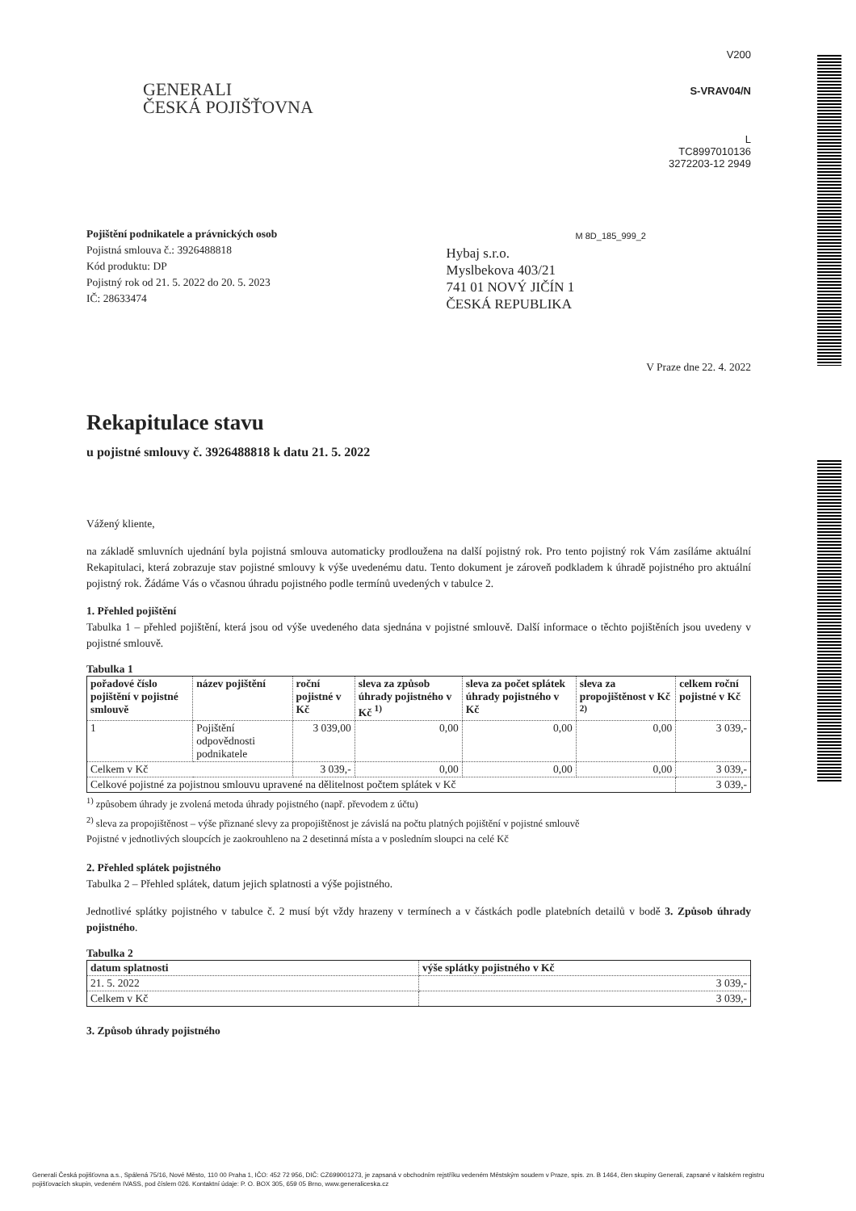GENERALI
ČESKÁ POJIŠŤOVNA
V200
S-VRAV04/N
L
TC8997010136
3272203-12 2949
Pojištění podnikatele a právnických osob
Pojistná smlouva č.: 3926488818
Kód produktu: DP
Pojistný rok od 21. 5. 2022 do 20. 5. 2023
IČ: 28633474
M 8D_185_999_2
Hybaj s.r.o.
Myslbekova 403/21
741 01 NOVÝ JIČÍN 1
ČESKÁ REPUBLIKA
V Praze dne 22. 4. 2022
Rekapitulace stavu
u pojistné smlouvy č. 3926488818 k datu 21. 5. 2022
Vážený kliente,
na základě smluvních ujednání byla pojistná smlouva automaticky prodloužena na další pojistný rok. Pro tento pojistný rok Vám zasíláme aktuální Rekapitulaci, která zobrazuje stav pojistné smlouvy k výše uvedenému datu. Tento dokument je zároveň podkladem k úhradě pojistného pro aktuální pojistný rok. Žádáme Vás o včasnou úhradu pojistného podle termínů uvedených v tabulce 2.
1. Přehled pojištění
Tabulka 1 – přehled pojištění, která jsou od výše uvedeného data sjednána v pojistné smlouvě. Další informace o těchto pojištěních jsou uvedeny v pojistné smlouvě.
Tabulka 1
| pořadové číslo pojištění v pojistné smlouvě | název pojištění | roční pojistné v Kč | sleva za způsob úhrady pojistného v Kč <sup>1)</sup> | sleva za počet splátek úhrady pojistného v Kč | sleva za propojištěnost v Kč <sup>2)</sup> | celkem roční pojistné v Kč |
| --- | --- | --- | --- | --- | --- | --- |
| 1 | Pojištění odpovědnosti podnikatele | 3 039,00 | 0,00 | 0,00 | 0,00 | 3 039,- |
| Celkem v Kč | | 3 039,- | 0,00 | 0,00 | 0,00 | 3 039,- |
| Celkové pojistné za pojistnou smlouvu upravené na dělitelnost počtem splátek v Kč | | | | | | 3 039,- |
<sup>1)</sup> způsobem úhrady je zvolená metoda úhrady pojistného (např. převodem z účtu)
<sup>2)</sup> sleva za propojištěnost – výše přiznané slevy za propojištěnost je závislá na počtu platných pojištění v pojistné smlouvě
Pojistné v jednotlivých sloupcích je zaokrouhleno na 2 desetinná místa a v posledním sloupci na celé Kč
2. Přehled splátek pojistného
Tabulka 2 – Přehled splátek, datum jejich splatnosti a výše pojistného.
Jednotlivé splátky pojistného v tabulce č. 2 musí být vždy hrazeny v termínech a v částkách podle platebních detailů v bodě 3. Způsob úhrady pojistného.
Tabulka 2
| datum splatnosti | výše splátky pojistného v Kč |
| --- | --- |
| 21. 5. 2022 | 3 039,- |
| Celkem v Kč | 3 039,- |
3. Způsob úhrady pojistného
Generali Česká pojišťovna a.s., Spálená 75/16, Nové Město, 110 00 Praha 1, IČO: 452 72 956, DIČ: CZ699001273, je zapsaná v obchodním rejstříku vedeném Městským soudem v Praze, spis. zn. B 1464, člen skupiny Generali, zapsané v italském registru pojišťovacích skupin, vedeném IVASS, pod číslem 026. Kontaktní údaje: P. O. BOX 305, 659 05 Brno, www.generaliceska.cz